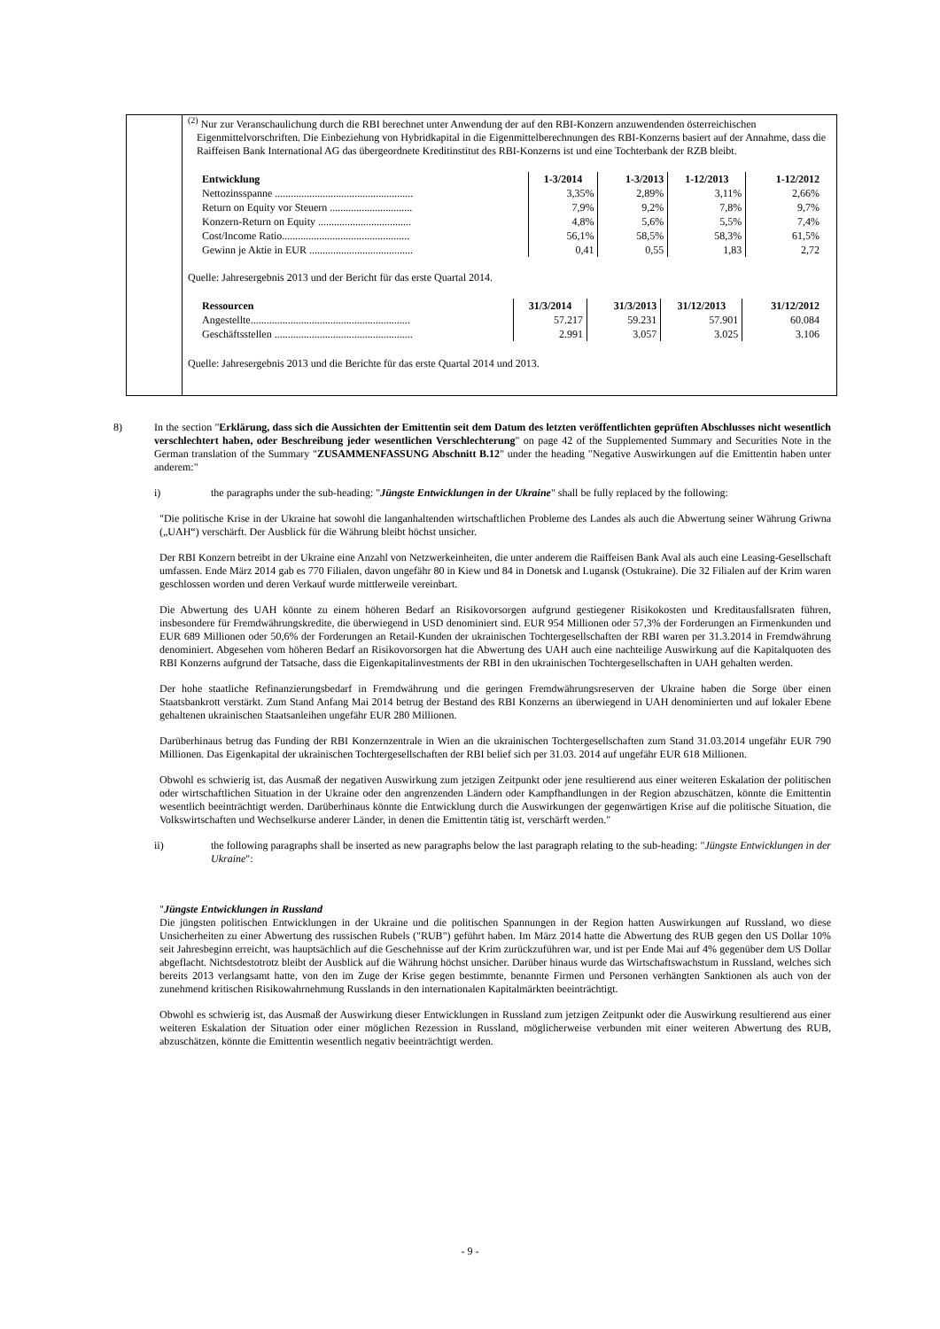<sup>(2)</sup> Nur zur Veranschaulichung durch die RBI berechnet unter Anwendung der auf den RBI-Konzern anzuwendenden österreichischen Eigenmittelvorschriften. Die Einbeziehung von Hybridkapital in die Eigenmittelberechnungen des RBI-Konzerns basiert auf der Annahme, dass die Raiffeisen Bank International AG das übergeordnete Kreditinstitut des RBI-Konzerns ist und eine Tochterbank der RZB bleibt.
| Entwicklung | 1-3/2014 | 1-3/2013 | 1-12/2013 | 1-12/2012 |
| --- | --- | --- | --- | --- |
| Nettozinsspanne .................................................... | 3,35% | 2,89% | 3,11% | 2,66% |
| Return on Equity vor Steuern ............................... | 7,9% | 9,2% | 7,8% | 9,7% |
| Konzern-Return on Equity ................................... | 4,8% | 5,6% | 5,5% | 7,4% |
| Cost/Income Ratio................................................ | 56,1% | 58,5% | 58,3% | 61,5% |
| Gewinn je Aktie in EUR ....................................... | 0,41 | 0,55 | 1,83 | 2,72 |
Quelle: Jahresergebnis 2013 und der Bericht für das erste Quartal 2014.
| Ressourcen | 31/3/2014 | 31/3/2013 | 31/12/2013 | 31/12/2012 |
| --- | --- | --- | --- | --- |
| Angestellte............................................................ | 57.217 | 59.231 | 57.901 | 60.084 |
| Geschäftsstellen .................................................... | 2.991 | 3.057 | 3.025 | 3.106 |
Quelle: Jahresergebnis 2013 und die Berichte für das erste Quartal 2014 und 2013.
8) In the section "Erklärung, dass sich die Aussichten der Emittentin seit dem Datum des letzten veröffentlichten geprüften Abschlusses nicht wesentlich verschlechtert haben, oder Beschreibung jeder wesentlichen Verschlechterung" on page 42 of the Supplemented Summary and Securities Note in the German translation of the Summary "ZUSAMMENFASSUNG Abschnitt B.12" under the heading "Negative Auswirkungen auf die Emittentin haben unter anderem:"
i) the paragraphs under the sub-heading: "Jüngste Entwicklungen in der Ukraine" shall be fully replaced by the following:
"Die politische Krise in der Ukraine hat sowohl die langanhaltenden wirtschaftlichen Probleme des Landes als auch die Abwertung seiner Währung Griwna („UAH“) verschärft. Der Ausblick für die Währung bleibt höchst unsicher.
Der RBI Konzern betreibt in der Ukraine eine Anzahl von Netzwerkeinheiten, die unter anderem die Raiffeisen Bank Aval als auch eine Leasing-Gesellschaft umfassen. Ende März 2014 gab es 770 Filialen, davon ungefähr 80 in Kiew und 84 in Donetsk and Lugansk (Ostukraine). Die 32 Filialen auf der Krim waren geschlossen worden und deren Verkauf wurde mittlerweile vereinbart.
Die Abwertung des UAH könnte zu einem höheren Bedarf an Risikovorsorgen aufgrund gestiegener Risikokosten und Kreditausfallsraten führen, insbesondere für Fremdwährungskredite, die überwiegend in USD denominiert sind. EUR 954 Millionen oder 57,3% der Forderungen an Firmenkunden und EUR 689 Millionen oder 50,6% der Forderungen an Retail-Kunden der ukrainischen Tochtergesellschaften der RBI waren per 31.3.2014 in Fremdwährung denominiert. Abgesehen vom höheren Bedarf an Risikovorsorgen hat die Abwertung des UAH auch eine nachteilige Auswirkung auf die Kapitalquoten des RBI Konzerns aufgrund der Tatsache, dass die Eigenkapitalinvestments der RBI in den ukrainischen Tochtergesellschaften in UAH gehalten werden.
Der hohe staatliche Refinanzierungsbedarf in Fremdwährung und die geringen Fremdwährungsreserven der Ukraine haben die Sorge über einen Staatsbankrott verstärkt. Zum Stand Anfang Mai 2014 betrug der Bestand des RBI Konzerns an überwiegend in UAH denominierten und auf lokaler Ebene gehaltenen ukrainischen Staatsanleihen ungefähr EUR 280 Millionen.
Darüberhinaus betrug das Funding der RBI Konzernzentrale in Wien an die ukrainischen Tochtergesellschaften zum Stand 31.03.2014 ungefähr EUR 790 Millionen. Das Eigenkapital der ukrainischen Tochtergesellschaften der RBI belief sich per 31.03. 2014 auf ungefähr EUR 618 Millionen.
Obwohl es schwierig ist, das Ausmaß der negativen Auswirkung zum jetzigen Zeitpunkt oder jene resultierend aus einer weiteren Eskalation der politischen oder wirtschaftlichen Situation in der Ukraine oder den angrenzenden Ländern oder Kampfhandlungen in der Region abzuschätzen, könnte die Emittentin wesentlich beeinträchtigt werden. Darüberhinaus könnte die Entwicklung durch die Auswirkungen der gegenwärtigen Krise auf die politische Situation, die Volkswirtschaften und Wechselkurse anderer Länder, in denen die Emittentin tätig ist, verschärft werden."
ii) the following paragraphs shall be inserted as new paragraphs below the last paragraph relating to the sub-heading: "Jüngste Entwicklungen in der Ukraine":
"Jüngste Entwicklungen in Russland
Die jüngsten politischen Entwicklungen in der Ukraine und die politischen Spannungen in der Region hatten Auswirkungen auf Russland, wo diese Unsicherheiten zu einer Abwertung des russischen Rubels ("RUB") geführt haben. Im März 2014 hatte die Abwertung des RUB gegen den US Dollar 10% seit Jahresbeginn erreicht, was hauptsächlich auf die Geschehnisse auf der Krim zurückzuführen war, und ist per Ende Mai auf 4% gegenüber dem US Dollar abgeflacht. Nichtsdestotrotz bleibt der Ausblick auf die Währung höchst unsicher. Darüber hinaus wurde das Wirtschaftswachstum in Russland, welches sich bereits 2013 verlangsamt hatte, von den im Zuge der Krise gegen bestimmte, benannte Firmen und Personen verhängten Sanktionen als auch von der zunehmend kritischen Risikowahrnehmung Russlands in den internationalen Kapitalmärkten beeinträchtigt.
Obwohl es schwierig ist, das Ausmaß der Auswirkung dieser Entwicklungen in Russland zum jetzigen Zeitpunkt oder die Auswirkung resultierend aus einer weiteren Eskalation der Situation oder einer möglichen Rezession in Russland, möglicherweise verbunden mit einer weiteren Abwertung des RUB, abzuschätzen, könnte die Emittentin wesentlich negativ beeinträchtigt werden.
- 9 -